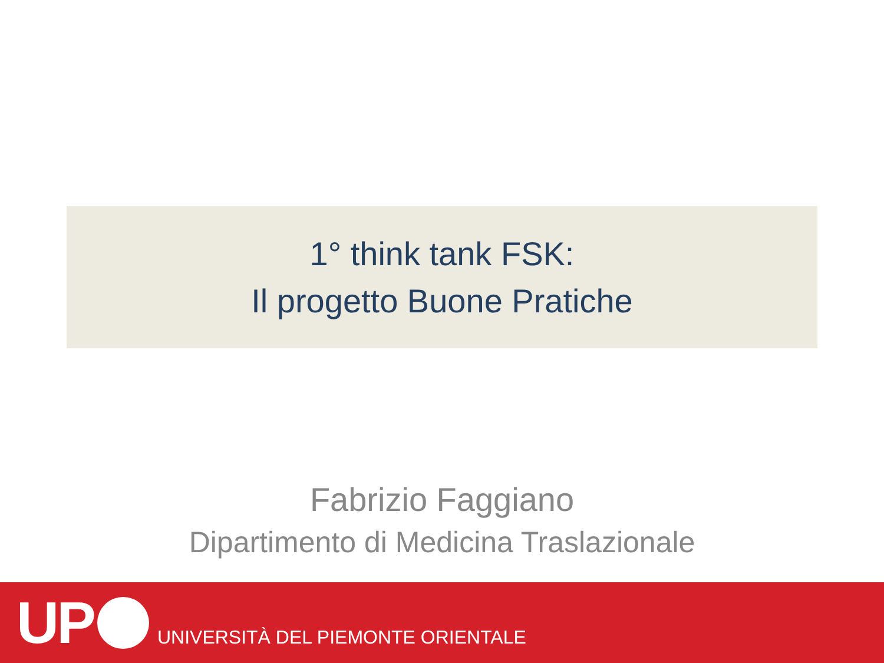1° think tank FSK:
Il progetto Buone Pratiche
Fabrizio Faggiano
Dipartimento di Medicina Traslazionale
UP UNIVERSITÀ DEL PIEMONTE ORIENTALE